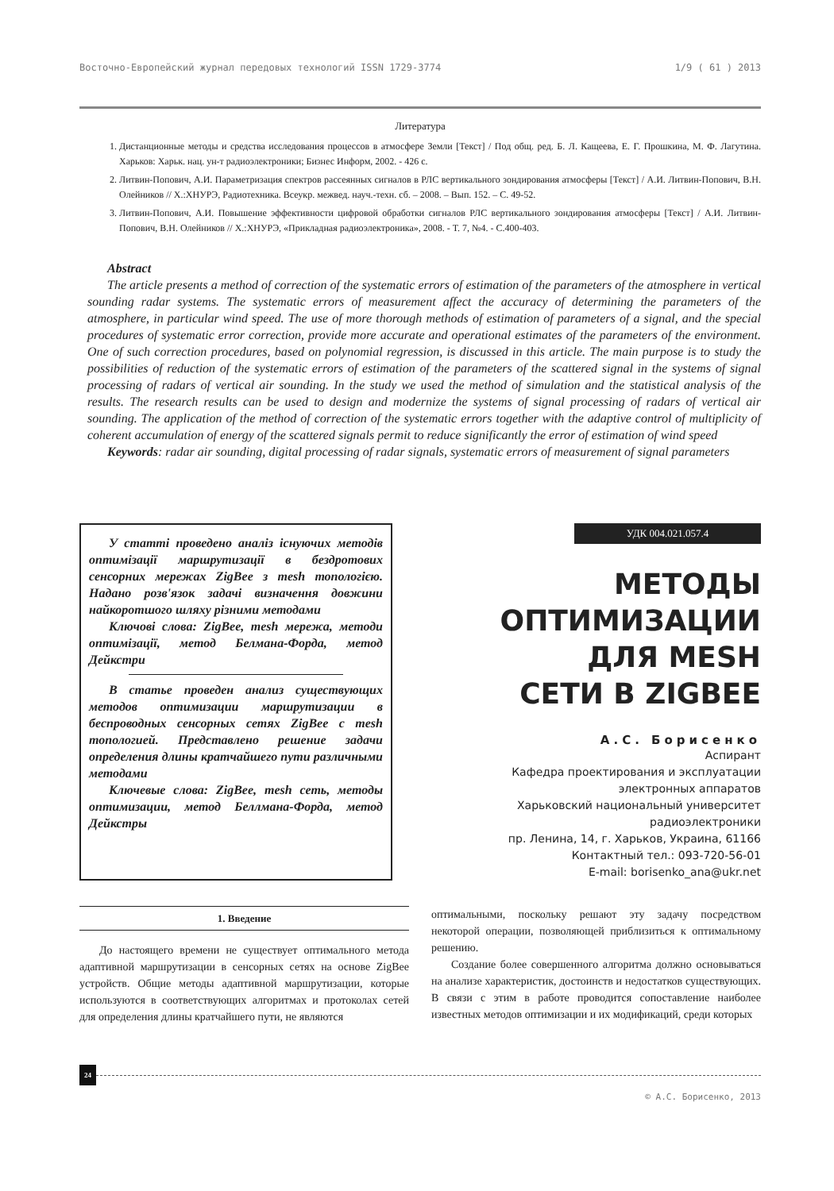Восточно-Европейский журнал передовых технологий ISSN 1729-3774 1/9 ( 61 ) 2013
Литература
1. Дистанционные методы и средства исследования процессов в атмосфере Земли [Текст] / Под общ. ред. Б. Л. Кащеева, Е. Г. Прошкина, М. Ф. Лагутина. Харьков: Харьк. нац. ун-т радиоэлектроники; Бизнес Информ, 2002. - 426 с.
2. Литвин-Попович, А.И. Параметризация спектров рассеянных сигналов в РЛС вертикального зондирования атмосферы [Текст] / А.И. Литвин-Попович, В.Н. Олейников // Х.:ХНУРЭ, Радиотехника. Всеукр. межвед. науч.-техн. сб. – 2008. – Вып. 152. – С. 49-52.
3. Литвин-Попович, А.И. Повышение эффективности цифровой обработки сигналов РЛС вертикального зондирования атмосферы [Текст] / А.И. Литвин-Попович, В.Н. Олейников // Х.:ХНУРЭ, «Прикладная радиоэлектроника», 2008. - Т. 7, №4. - С.400-403.
Abstract
The article presents a method of correction of the systematic errors of estimation of the parameters of the atmosphere in vertical sounding radar systems. The systematic errors of measurement affect the accuracy of determining the parameters of the atmosphere, in particular wind speed. The use of more thorough methods of estimation of parameters of a signal, and the special procedures of systematic error correction, provide more accurate and operational estimates of the parameters of the environment. One of such correction procedures, based on polynomial regression, is discussed in this article. The main purpose is to study the possibilities of reduction of the systematic errors of estimation of the parameters of the scattered signal in the systems of signal processing of radars of vertical air sounding. In the study we used the method of simulation and the statistical analysis of the results. The research results can be used to design and modernize the systems of signal processing of radars of vertical air sounding. The application of the method of correction of the systematic errors together with the adaptive control of multiplicity of coherent accumulation of energy of the scattered signals permit to reduce significantly the error of estimation of wind speed
Keywords: radar air sounding, digital processing of radar signals, systematic errors of measurement of signal parameters
У статті проведено аналіз існуючих методів оптимізації маршрутизації в бездротових сенсорних мережах ZigBee з mesh топологією. Надано розв'язок задачі визначення довжини найкоротшого шляху різними методами
Ключові слова: ZigBee, mesh мережа, методи оптимізації, метод Белмана-Форда, метод Дейкстри
В статье проведен анализ существующих методов оптимизации маршрутизации в беспроводных сенсорных сетях ZigBee с mesh топологией. Представлено решение задачи определения длины кратчайшего пути различными методами
Ключевые слова: ZigBee, mesh сеть, методы оптимизации, метод Беллмана-Форда, метод Дейкстры
УДК 004.021.057.4
МЕТОДЫ ОПТИМИЗАЦИИ ДЛЯ MESH СЕТИ В ZIGBEE
А.С. Борисенко
Аспирант
Кафедра проектирования и эксплуатации электронных аппаратов
Харьковский национальный университет радиоэлектроники
пр. Ленина, 14, г. Харьков, Украина, 61166
Контактный тел.: 093-720-56-01
E-mail: borisenko_ana@ukr.net
1. Введение
До настоящего времени не существует оптимального метода адаптивной маршрутизации в сенсорных сетях на основе ZigBee устройств. Общие методы адаптивной маршрутизации, которые используются в соответствующих алгоритмах и протоколах сетей для определения длины кратчайшего пути, не являются
оптимальными, поскольку решают эту задачу посредством некоторой операции, позволяющей приблизиться к оптимальному решению.
Создание более совершенного алгоритма должно основываться на анализе характеристик, достоинств и недостатков существующих. В связи с этим в работе проводится сопоставление наиболее известных методов оптимизации и их модификаций, среди которых
24
© А.С. Борисенко, 2013